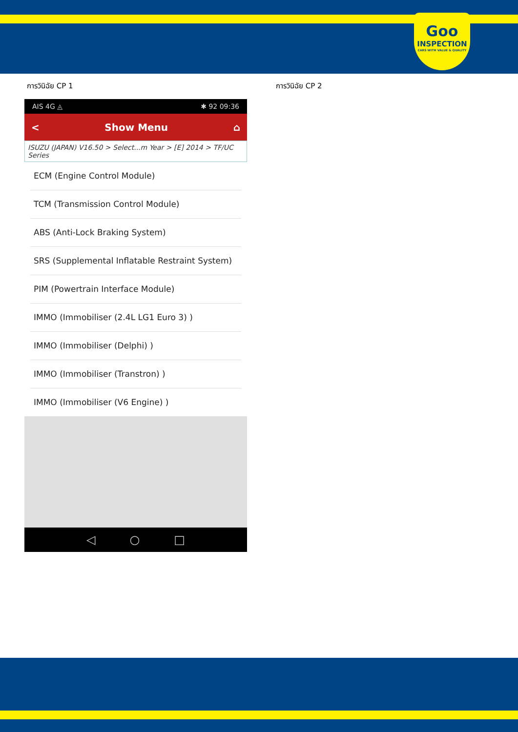Goo
INSPECTION
CARS WITH VALUE & QUALITY
การวินิฉัย CP 1 การวินิฉัย CP 2
AIS 4G ◬ ✱ 92 09:36
< Show Menu ⌂
ISUZU (JAPAN) V16.50 > Select...m Year > [E] 2014 > TF/UC Series
ECM (Engine Control Module)
TCM (Transmission Control Module)
ABS (Anti-Lock Braking System)
SRS (Supplemental Inflatable Restraint System)
PIM (Powertrain Interface Module)
IMMO (Immobiliser (2.4L LG1 Euro 3) )
IMMO (Immobiliser (Delphi) )
IMMO (Immobiliser (Transtron) )
IMMO (Immobiliser (V6 Engine) )
◁ ○ □